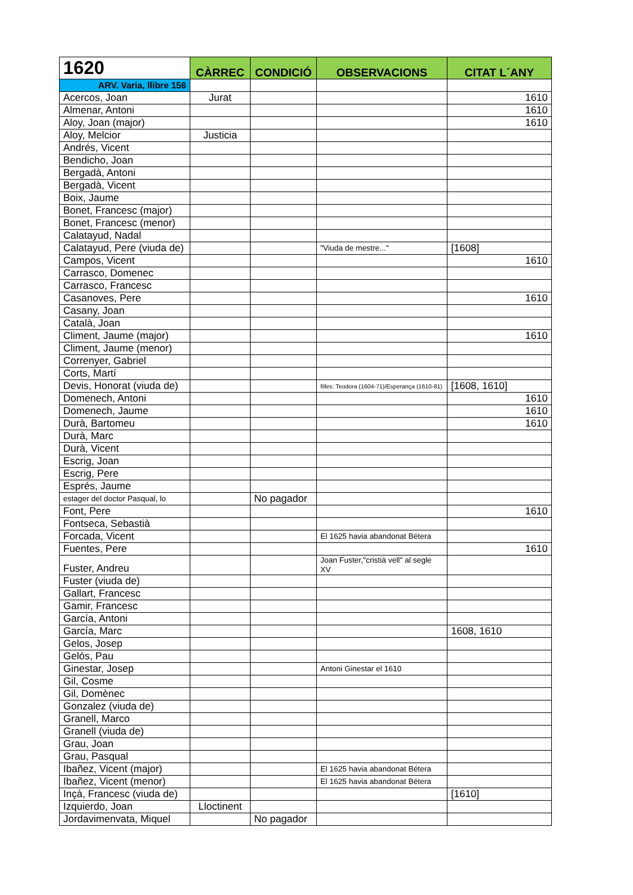| 1620 | CÀRREC | CONDICIÓ | OBSERVACIONS | CITAT L´ANY |
| --- | --- | --- | --- | --- |
| ARV. Varia, llibre 156 | | | | |
| Acercos, Joan | Jurat | | | 1610 |
| Almenar, Antoni | | | | 1610 |
| Aloy, Joan (major) | | | | 1610 |
| Aloy, Melcior | Justicia | | | |
| Andrés, Vicent | | | | |
| Bendicho, Joan | | | | |
| Bergadà, Antoni | | | | |
| Bergadà, Vicent | | | | |
| Boix, Jaume | | | | |
| Bonet, Francesc (major) | | | | |
| Bonet, Francesc (menor) | | | | |
| Calatayud, Nadal | | | | |
| Calatayud, Pere (viuda de) | | | "Viuda de mestre..." | [1608] |
| Campos, Vicent | | | | 1610 |
| Carrasco, Domenec | | | | |
| Carrasco, Francesc | | | | |
| Casanoves, Pere | | | | 1610 |
| Casany, Joan | | | | |
| Català, Joan | | | | |
| Climent, Jaume (major) | | | | 1610 |
| Climent, Jaume (menor) | | | | |
| Correnyer, Gabriel | | | | |
| Corts, Martí | | | | |
| Devis, Honorat (viuda de) | | | filles: Teodora (1604-71)/Esperança (1610-81) | [1608, 1610] |
| Domenech, Antoni | | | | 1610 |
| Domenech, Jaume | | | | 1610 |
| Durà, Bartomeu | | | | 1610 |
| Durà, Marc | | | | |
| Durà, Vicent | | | | |
| Escrig, Joan | | | | |
| Escrig, Pere | | | | |
| Esprés, Jaume | | | | |
| estager del doctor Pasqual, lo | | No pagador | | |
| Font, Pere | | | | 1610 |
| Fontseca, Sebastià | | | | |
| Forcada, Vicent | | | El 1625 havia abandonat Bétera | |
| Fuentes, Pere | | | | 1610 |
| Fuster, Andreu | | | Joan Fuster,"cristià vell" al segle XV | |
| Fuster (viuda de) | | | | |
| Gallart, Francesc | | | | |
| Gamir, Francesc | | | | |
| García, Antoni | | | | |
| García, Marc | | | | 1608, 1610 |
| Gelos, Josep | | | | |
| Gelós, Pau | | | | |
| Ginestar, Josep | | | Antoni Ginestar el 1610 | |
| Gil, Cosme | | | | |
| Gil, Domènec | | | | |
| Gonzalez (viuda de) | | | | |
| Granell, Marco | | | | |
| Granell (viuda de) | | | | |
| Grau, Joan | | | | |
| Grau, Pasqual | | | | |
| Ibañez, Vicent (major) | | | El 1625 havia abandonat Bétera | |
| Ibañez, Vicent (menor) | | | El 1625 havia abandonat Bétera | |
| Inçà, Francesc (viuda de) | | | | [1610] |
| Izquierdo, Joan | Lloctinent | | | |
| Jordavimenvata, Miquel | | No pagador | | |